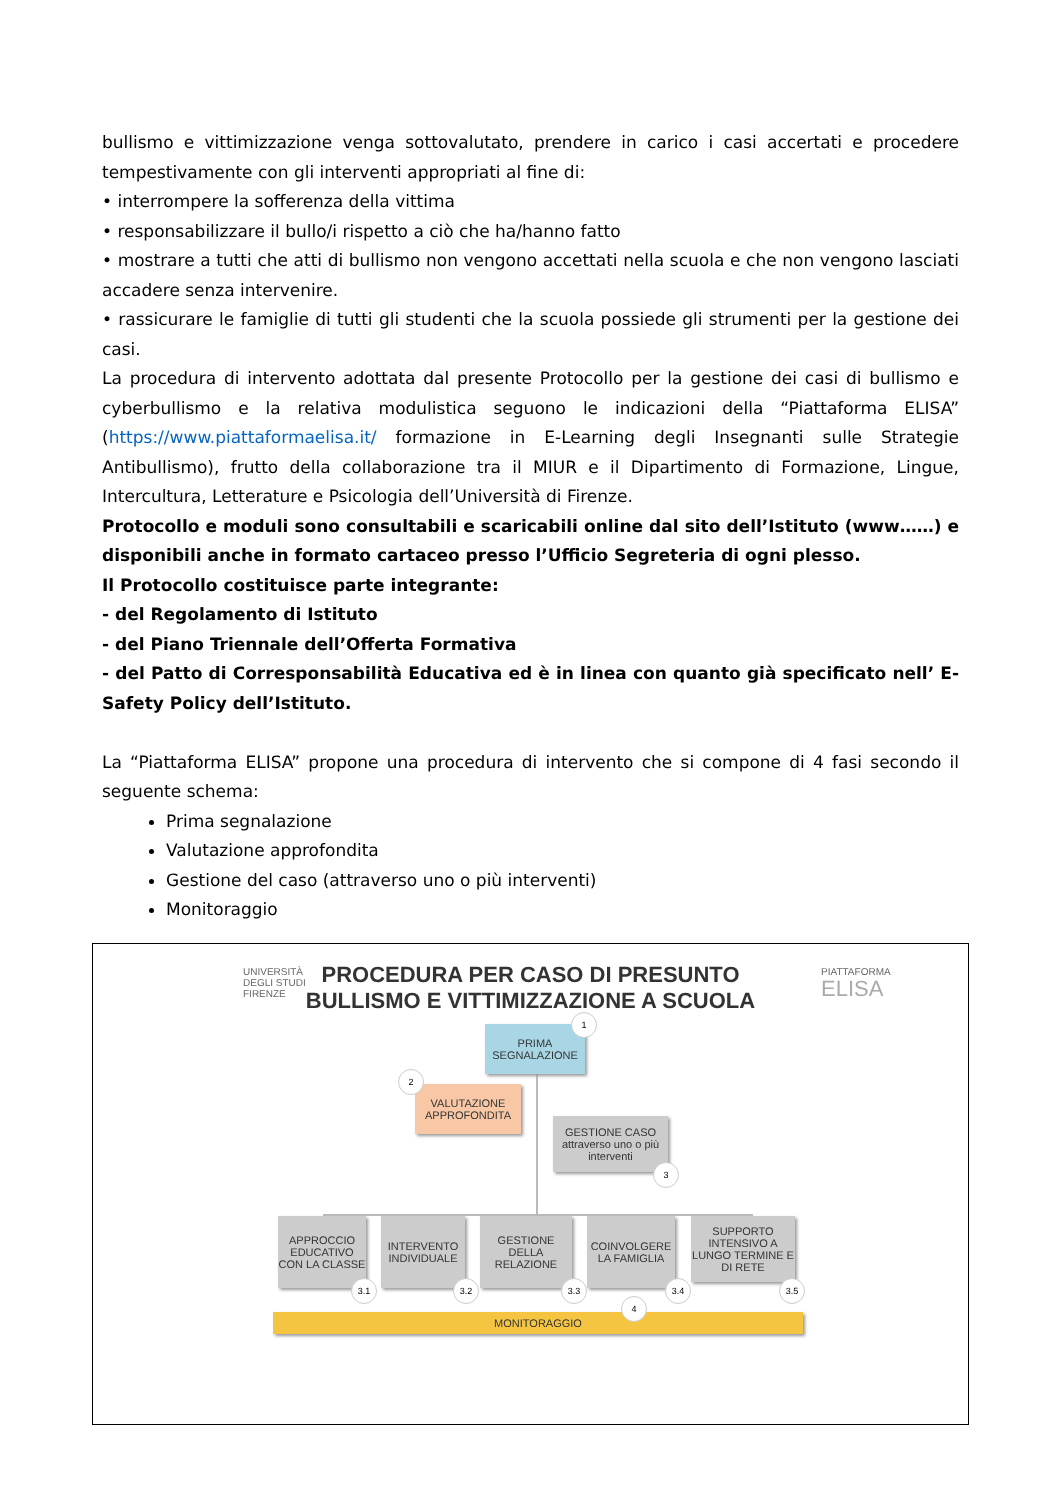bullismo e vittimizzazione venga sottovalutato, prendere in carico i casi accertati e procedere tempestivamente con gli interventi appropriati al fine di:
• interrompere la sofferenza della vittima
• responsabilizzare il bullo/i rispetto a ciò che ha/hanno fatto
• mostrare a tutti che atti di bullismo non vengono accettati nella scuola e che non vengono lasciati accadere senza intervenire.
• rassicurare le famiglie di tutti gli studenti che la scuola possiede gli strumenti per la gestione dei casi.
La procedura di intervento adottata dal presente Protocollo per la gestione dei casi di bullismo e cyberbullismo e la relativa modulistica seguono le indicazioni della “Piattaforma ELISA” (https://www.piattaformaelisa.it/ formazione in E-Learning degli Insegnanti sulle Strategie Antibullismo), frutto della collaborazione tra il MIUR e il Dipartimento di Formazione, Lingue, Intercultura, Letterature e Psicologia dell’Università di Firenze.
Protocollo e moduli sono consultabili e scaricabili online dal sito dell’Istituto (www……) e disponibili anche in formato cartaceo presso l’Ufficio Segreteria di ogni plesso.
Il Protocollo costituisce parte integrante:
- del Regolamento di Istituto
- del Piano Triennale dell’Offerta Formativa
- del Patto di Corresponsabilità Educativa ed è in linea con quanto già specificato nell’ E-Safety Policy dell’Istituto.
La “Piattaforma ELISA” propone una procedura di intervento che si compone di 4 fasi secondo il seguente schema:
Prima segnalazione
Valutazione approfondita
Gestione del caso (attraverso uno o più interventi)
Monitoraggio
UNIVERSITÀ
DEGLI STUDI
FIRENZE
PIATTAFORMA
ELISA
PROCEDURA PER CASO DI PRESUNTO
BULLISMO E VITTIMIZZAZIONE A SCUOLA
PRIMA
SEGNALAZIONE
1
VALUTAZIONE
APPROFONDITA
2
GESTIONE CASO
attraverso uno o più interventi
3
APPROCCIO EDUCATIVO CON LA CLASSE
3.1
INTERVENTO INDIVIDUALE
3.2
GESTIONE DELLA RELAZIONE
3.3
COINVOLGERE LA FAMIGLIA
3.4
SUPPORTO INTENSIVO A LUNGO TERMINE E DI RETE
3.5
MONITORAGGIO
4